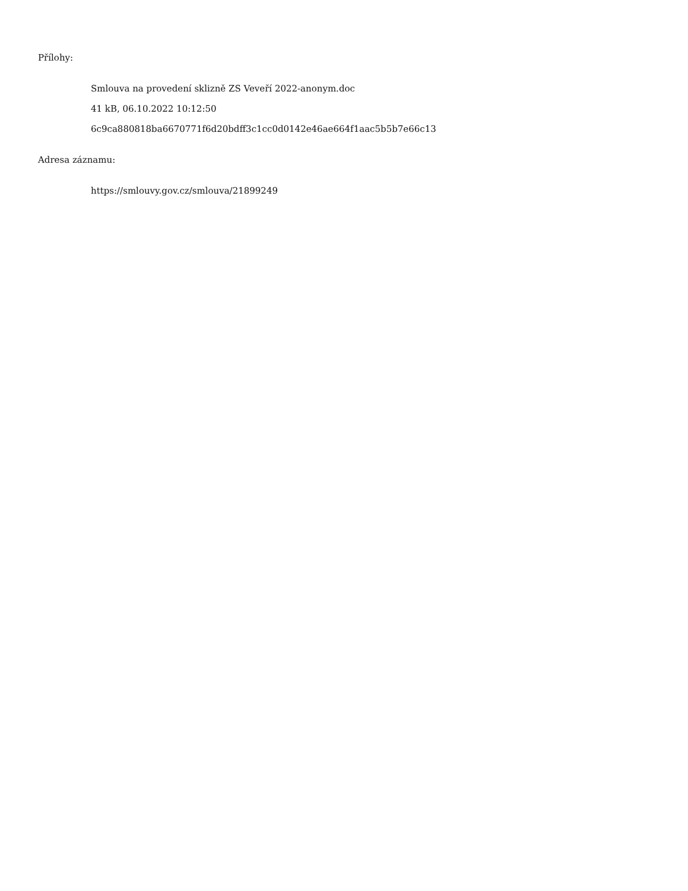Přílohy:
Smlouva na provedení sklizně ZS Veveří 2022-anonym.doc
41 kB, 06.10.2022 10:12:50
6c9ca880818ba6670771f6d20bdff3c1cc0d0142e46ae664f1aac5b5b7e66c13
Adresa záznamu:
https://smlouvy.gov.cz/smlouva/21899249